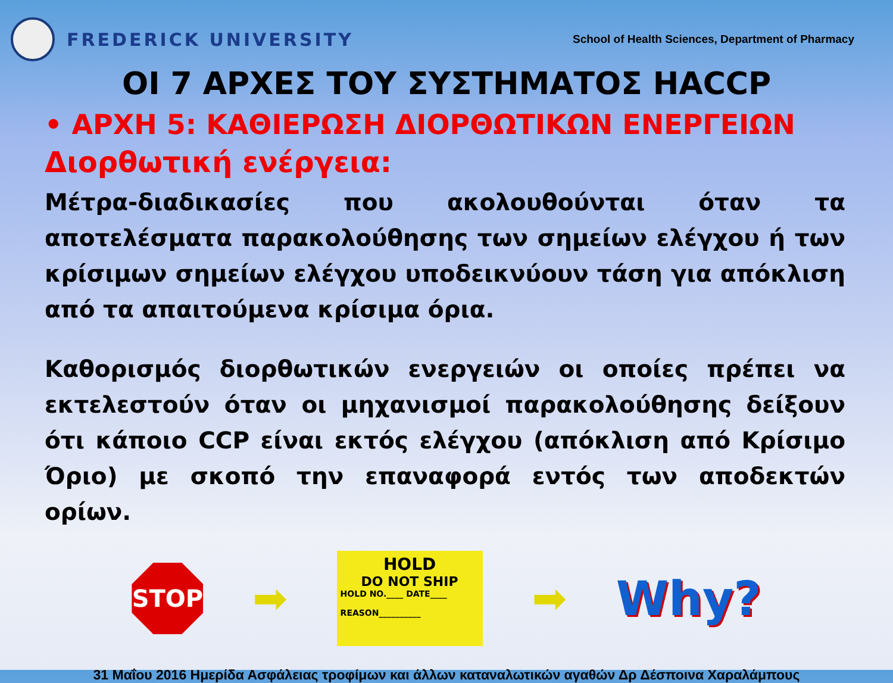FREDERICK UNIVERSITY
School of Health Sciences, Department of Pharmacy
ΟΙ 7 ΑΡΧΕΣ ΤΟΥ ΣΥΣΤΗΜΑΤΟΣ HACCP
• ΑΡΧΗ 5: ΚΑΘΙΕΡΩΣΗ ΔΙΟΡΘΩΤΙΚΩΝ ΕΝΕΡΓΕΙΩΝ
Διορθωτική ενέργεια:
Μέτρα-διαδικασίες που ακολουθούνται όταν τα αποτελέσματα παρακολούθησης των σημείων ελέγχου ή των κρίσιμων σημείων ελέγχου υποδεικνύουν τάση για απόκλιση από τα απαιτούμενα κρίσιμα όρια.
Καθορισμός διορθωτικών ενεργειών οι οποίες πρέπει να εκτελεστούν όταν οι μηχανισμοί παρακολούθησης δείξουν ότι κάποιο CCP είναι εκτός ελέγχου (απόκλιση από Κρίσιμο Όριο) με σκοπό την επαναφορά εντός των αποδεκτών ορίων.
STOP
➡
HOLD
DO NOT SHIP
HOLD NO.____ DATE____
REASON__________
➡ Why?
31 Μαΐου 2016 Ημερίδα Ασφάλειας τροφίμων και άλλων καταναλωτικών αγαθών Δρ Δέσποινα Χαραλάμπους